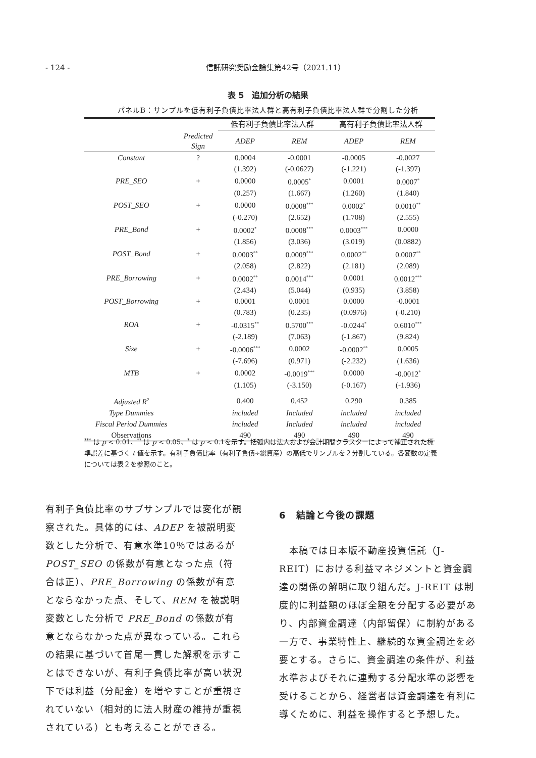- 124 - 信託研究奨励金論集第42号（2021.11）
表 5　追加分析の結果
パネルB：サンプルを低有利子負債比率法人群と高有利子負債比率法人群で分割した分析
| | | 低有利子負債比率法人群 | | 高有利子負債比率法人群 | |
| --- | --- | --- | --- | --- | --- |
| | Predicted Sign | ADEP | REM | ADEP | REM |
| Constant | ? | 0.0004 | -0.0001 | -0.0005 | -0.0027 |
| | | (1.392) | (-0.0627) | (-1.221) | (-1.397) |
| PRE_SEO | + | 0.0000 | 0.0005<sup>*</sup> | 0.0001 | 0.0007<sup>*</sup> |
| | | (0.257) | (1.667) | (1.260) | (1.840) |
| POST_SEO | + | 0.0000 | 0.0008<sup>***</sup> | 0.0002<sup>*</sup> | 0.0010<sup>**</sup> |
| | | (-0.270) | (2.652) | (1.708) | (2.555) |
| PRE_Bond | + | 0.0002<sup>*</sup> | 0.0008<sup>***</sup> | 0.0003<sup>***</sup> | 0.0000 |
| | | (1.856) | (3.036) | (3.019) | (0.0882) |
| POST_Bond | + | 0.0003<sup>**</sup> | 0.0009<sup>***</sup> | 0.0002<sup>**</sup> | 0.0007<sup>**</sup> |
| | | (2.058) | (2.822) | (2.181) | (2.089) |
| PRE_Borrowing | + | 0.0002<sup>**</sup> | 0.0014<sup>***</sup> | 0.0001 | 0.0012<sup>***</sup> |
| | | (2.434) | (5.044) | (0.935) | (3.858) |
| POST_Borrowing | + | 0.0001 | 0.0001 | 0.0000 | -0.0001 |
| | | (0.783) | (0.235) | (0.0976) | (-0.210) |
| ROA | + | -0.0315<sup>**</sup> | 0.5700<sup>***</sup> | -0.0244<sup>*</sup> | 0.6010<sup>***</sup> |
| | | (-2.189) | (7.063) | (-1.867) | (9.824) |
| Size | + | -0.0006<sup>***</sup> | 0.0002 | -0.0002<sup>**</sup> | 0.0005 |
| | | (-7.696) | (0.971) | (-2.232) | (1.636) |
| MTB | + | 0.0002 | -0.0019<sup>***</sup> | 0.0000 | -0.0012<sup>*</sup> |
| | | (1.105) | (-3.150) | (-0.167) | (-1.936) |
| Adjusted R<sup>2</sup> | | 0.400 | 0.452 | 0.290 | 0.385 |
| Type Dummies | | included | Included | included | included |
| Fiscal Period Dummies | | included | Included | included | included |
| Observations | | 490 | 490 | 490 | 490 |
<sup>***</sup> は p < 0.01、<sup>**</sup> は p < 0.05、<sup>*</sup> は p < 0.1を示す。括弧内は法人および会計期間クラスターによって補正された標準誤差に基づく t 値を示す。有利子負債比率（有利子負債÷総資産）の高低でサンプルを２分割している。各変数の定義については表２を参照のこと。
有利子負債比率のサブサンプルでは変化が観察された。具体的には、ADEP を被説明変数とした分析で、有意水準10％ではあるが POST_SEO の係数が有意となった点（符合は正）、PRE_Borrowing の係数が有意とならなかった点、そして、REM を被説明変数とした分析で PRE_Bond の係数が有意とならなかった点が異なっている。これらの結果に基づいて首尾一貫した解釈を示すことはできないが、有利子負債比率が高い状況下では利益（分配金）を増やすことが重視されていない（相対的に法人財産の維持が重視されている）とも考えることができる。
6　結論と今後の課題
　本稿では日本版不動産投資信託（J-REIT）における利益マネジメントと資金調達の関係の解明に取り組んだ。J-REIT は制度的に利益額のほぼ全額を分配する必要があり、内部資金調達（内部留保）に制約がある一方で、事業特性上、継続的な資金調達を必要とする。さらに、資金調達の条件が、利益水準およびそれに連動する分配水準の影響を受けることから、経営者は資金調達を有利に導くために、利益を操作すると予想した。